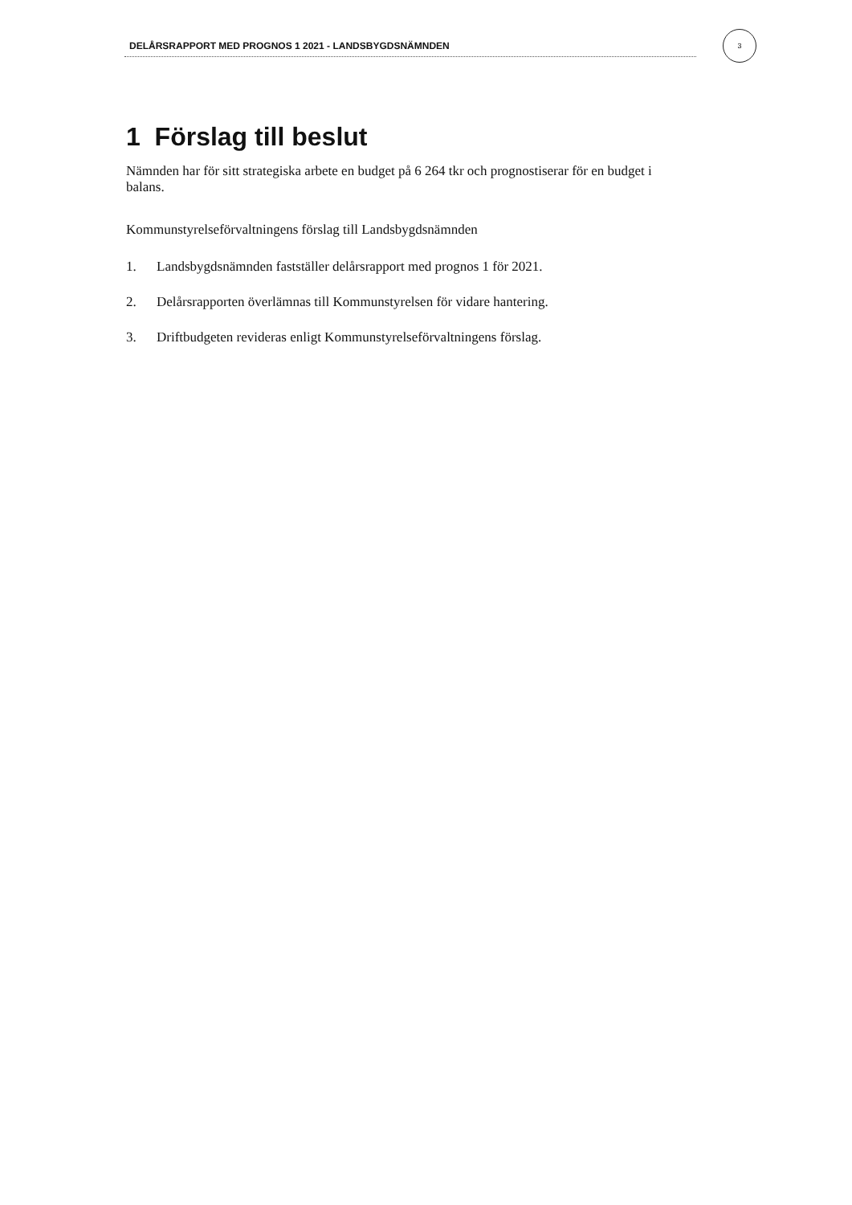DELÅRSRAPPORT MED PROGNOS 1 2021 - LANDSBYGDSNÄMNDEN
3
1 Förslag till beslut
Nämnden har för sitt strategiska arbete en budget på 6 264 tkr och prognostiserar för en budget i balans.
Kommunstyrelseförvaltningens förslag till Landsbygdsnämnden
1. Landsbygdsnämnden fastställer delårsrapport med prognos 1 för 2021.
2. Delårsrapporten överlämnas till Kommunstyrelsen för vidare hantering.
3. Driftbudgeten revideras enligt Kommunstyrelseförvaltningens förslag.